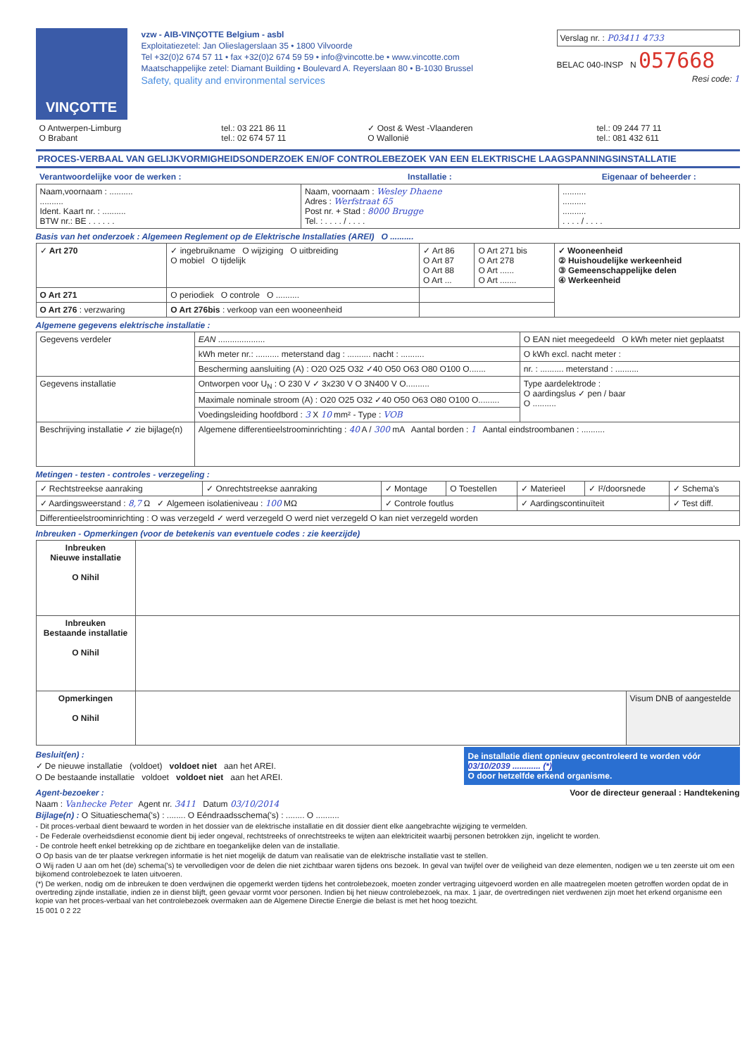VINÇOTTE
vzw - AIB-VINÇOTTE Belgium - asbl
Exploitatiezetel: Jan Olieslagerslaan 35 • 1800 Vilvoorde
Tel +32(0)2 674 57 11 • fax +32(0)2 674 59 59 • info@vincotte.be • www.vincotte.com
Maatschappelijke zetel: Diamant Building • Boulevard A. Reyerslaan 80 • B-1030 Brussel
Safety, quality and environmental services
Verslag nr. : P03411 4733
BELAC 040-INSP N 057668
Resi code: 1
| O Antwerpen-Limburg O Brabant | tel.: 03 221 86 11 tel.: 02 674 57 11 | ✓ Oost & West -Vlaanderen O Wallonië | tel.: 09 244 77 11 tel.: 081 432 611 |
PROCES-VERBAAL VAN GELIJKVORMIGHEIDSONDERZOEK EN/OF CONTROLEBEZOEK VAN EEN ELEKTRISCHE LAAGSPANNINGSINSTALLATIE
| Verantwoordelijke voor de werken : | Installatie : | Eigenaar of beheerder : |
| --- | --- | --- |
| Naam,voornaam : .......... .......... Ident. Kaart nr. : .......... BTW nr.: BE . . . . . . | Naam, voornaam : Wesley Dhaene Adres : Werfstraat 65 Post nr. + Stad : 8000 Brugge Tel. : . . . . / . . . . | .......... .......... .......... . . . . / . . . . |
Basis van het onderzoek : Algemeen Reglement op de Elektrische Installaties (AREI) O ..........
| ✓ Art 270 | ✓ ingebruikname O wijziging O uitbreiding O mobiel O tijdelijk | ✓ Art 86 O Art 87 O Art 88 O Art ... | O Art 271 bis O Art 278 O Art ...... O Art ....... | ✓ Wooneenheid ② Huishoudelijke werkeenheid ③ Gemeenschappelijke delen ④ Werkeenheid |
| O Art 271 | O periodiek O controle O .......... | | | |
| O Art 276 : verzwaring | O Art 276bis : verkoop van een wooneenheid | | | |
Algemene gegevens elektrische installatie :
| Gegevens verdeler | EAN .................... | O EAN niet meegedeeld O kWh meter niet geplaatst |
| | kWh meter nr.: .......... meterstand dag : .......... nacht : .......... | O kWh excl. nacht meter : |
| | Bescherming aansluiting (A) : O20 O25 O32 ✓40 O50 O63 O80 O100 O....... | nr. : .......... meterstand : .......... |
| Gegevens installatie | Ontworpen voor U<sub>N</sub> : O 230 V ✓ 3x230 V O 3N400 V O.......... | Type aardelektrode : O aardingslus ✓ pen / baar O .......... |
| | Maximale nominale stroom (A) : O20 O25 O32 ✓40 O50 O63 O80 O100 O......... | |
| | Voedingsleiding hoofdbord : 3 X 10 mm² - Type : VOB | |
| Beschrijving installatie ✓ zie bijlage(n) | Algemene differentieelstroominrichting : 40 A / 300 mA Aantal borden : 1 Aantal eindstroombanen : .......... | |
Metingen - testen - controles - verzegeling :
| ✓ Rechtstreekse aanraking | ✓ Onrechtstreekse aanraking | ✓ Montage | O Toestellen | ✓ Materieel | ✓ I²/doorsnede | ✓ Schema's |
| ✓ Aardingsweerstand : 8,7 Ω ✓ Algemeen isolatieniveau : 100 MΩ | | ✓ Controle foutlus | | ✓ Aardingscontinuïteit | | ✓ Test diff. |
| Differentieelstroominrichting : O was verzegeld ✓ werd verzegeld O werd niet verzegeld O kan niet verzegeld worden | | | | | | |
Inbreuken - Opmerkingen (voor de betekenis van eventuele codes : zie keerzijde)
| Inbreuken Nieuwe installatie O Nihil | | |
| Inbreuken Bestaande installatie O Nihil | | |
| Opmerkingen O Nihil | | Visum DNB of aangestelde |
Besluit(en) :
✓ De nieuwe installatie (voldoet) voldoet niet aan het AREI.
O De bestaande installatie voldoet voldoet niet aan het AREI.
De installatie dient opnieuw gecontroleerd te worden vóór
03/10/2039 ............ (*)
O door hetzelfde erkend organisme.
Agent-bezoeker : Voor de directeur generaal : Handtekening
Naam : Vanhecke Peter Agent nr. 3411 Datum 03/10/2014
Bijlage(n) : O Situatieschema('s) : ........ O Eéndraadsschema('s) : ........ O ..........
- Dit proces-verbaal dient bewaard te worden in het dossier van de elektrische installatie en dit dossier dient elke aangebrachte wijziging te vermelden.
- De Federale overheidsdienst economie dient bij ieder ongeval, rechtstreeks of onrechtstreeks te wijten aan elektriciteit waarbij personen betrokken zijn, ingelicht te worden.
- De controle heeft enkel betrekking op de zichtbare en toegankelijke delen van de installatie.
O Op basis van de ter plaatse verkregen informatie is het niet mogelijk de datum van realisatie van de elektrische installatie vast te stellen.
O Wij raden U aan om het (de) schema('s) te vervolledigen voor de delen die niet zichtbaar waren tijdens ons bezoek. In geval van twijfel over de veiligheid van deze elementen, nodigen we u ten zeerste uit om een bijkomend controlebezoek te laten uitvoeren.
(*) De werken, nodig om de inbreuken te doen verdwijnen die opgemerkt werden tijdens het controlebezoek, moeten zonder vertraging uitgevoerd worden en alle maatregelen moeten getroffen worden opdat de in overtreding zijnde installatie, indien ze in dienst blijft, geen gevaar vormt voor personen. Indien bij het nieuw controlebezoek, na max. 1 jaar, de overtredingen niet verdwenen zijn moet het erkend organisme een kopie van het proces-verbaal van het controlebezoek overmaken aan de Algemene Directie Energie die belast is met het hoog toezicht.
15 001 0 2 22